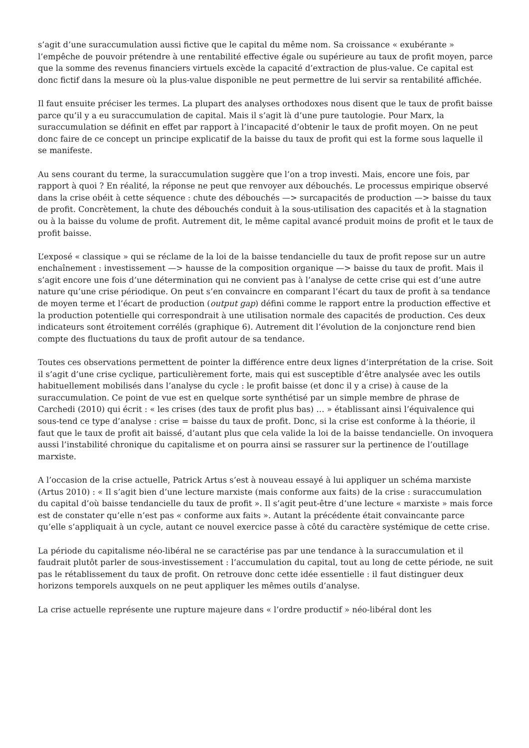s’agit d’une suraccumulation aussi fictive que le capital du même nom. Sa croissance « exubérante » l’empêche de pouvoir prétendre à une rentabilité effective égale ou supérieure au taux de profit moyen, parce que la somme des revenus financiers virtuels excède la capacité d’extraction de plus-value. Ce capital est donc fictif dans la mesure où la plus-value disponible ne peut permettre de lui servir sa rentabilité affichée.
Il faut ensuite préciser les termes. La plupart des analyses orthodoxes nous disent que le taux de profit baisse parce qu’il y a eu suraccumulation de capital. Mais il s’agit là d’une pure tautologie. Pour Marx, la suraccumulation se définit en effet par rapport à l’incapacité d’obtenir le taux de profit moyen. On ne peut donc faire de ce concept un principe explicatif de la baisse du taux de profit qui est la forme sous laquelle il se manifeste.
Au sens courant du terme, la suraccumulation suggère que l’on a trop investi. Mais, encore une fois, par rapport à quoi ? En réalité, la réponse ne peut que renvoyer aux débouchés. Le processus empirique observé dans la crise obéit à cette séquence : chute des débouchés —> surcapacités de production —> baisse du taux de profit. Concrètement, la chute des débouchés conduit à la sous-utilisation des capacités et à la stagnation ou à la baisse du volume de profit. Autrement dit, le même capital avancé produit moins de profit et le taux de profit baisse.
L’exposé « classique » qui se réclame de la loi de la baisse tendancielle du taux de profit repose sur un autre enchaînement : investissement —> hausse de la composition organique —> baisse du taux de profit. Mais il s’agit encore une fois d’une détermination qui ne convient pas à l’analyse de cette crise qui est d’une autre nature qu’une crise périodique. On peut s’en convaincre en comparant l’écart du taux de profit à sa tendance de moyen terme et l’écart de production (output gap) défini comme le rapport entre la production effective et la production potentielle qui correspondrait à une utilisation normale des capacités de production. Ces deux indicateurs sont étroitement corrélés (graphique 6). Autrement dit l’évolution de la conjoncture rend bien compte des fluctuations du taux de profit autour de sa tendance.
Toutes ces observations permettent de pointer la différence entre deux lignes d’interprétation de la crise. Soit il s’agit d’une crise cyclique, particulièrement forte, mais qui est susceptible d’être analysée avec les outils habituellement mobilisés dans l’analyse du cycle : le profit baisse (et donc il y a crise) à cause de la suraccumulation. Ce point de vue est en quelque sorte synthétisé par un simple membre de phrase de Carchedi (2010) qui écrit : « les crises (des taux de profit plus bas) … » établissant ainsi l’équivalence qui sous-tend ce type d’analyse : crise = baisse du taux de profit. Donc, si la crise est conforme à la théorie, il faut que le taux de profit ait baissé, d’autant plus que cela valide la loi de la baisse tendancielle. On invoquera aussi l’instabilité chronique du capitalisme et on pourra ainsi se rassurer sur la pertinence de l’outillage marxiste.
A l’occasion de la crise actuelle, Patrick Artus s’est à nouveau essayé à lui appliquer un schéma marxiste (Artus 2010) : « Il s’agit bien d’une lecture marxiste (mais conforme aux faits) de la crise : suraccumulation du capital d’où baisse tendancielle du taux de profit ». Il s’agit peut-être d’une lecture « marxiste » mais force est de constater qu’elle n’est pas « conforme aux faits ». Autant la précédente était convaincante parce qu’elle s’appliquait à un cycle, autant ce nouvel exercice passe à côté du caractère systémique de cette crise.
La période du capitalisme néo-libéral ne se caractérise pas par une tendance à la suraccumulation et il faudrait plutôt parler de sous-investissement : l’accumulation du capital, tout au long de cette période, ne suit pas le rétablissement du taux de profit. On retrouve donc cette idée essentielle : il faut distinguer deux horizons temporels auxquels on ne peut appliquer les mêmes outils d’analyse.
La crise actuelle représente une rupture majeure dans « l’ordre productif » néo-libéral dont les